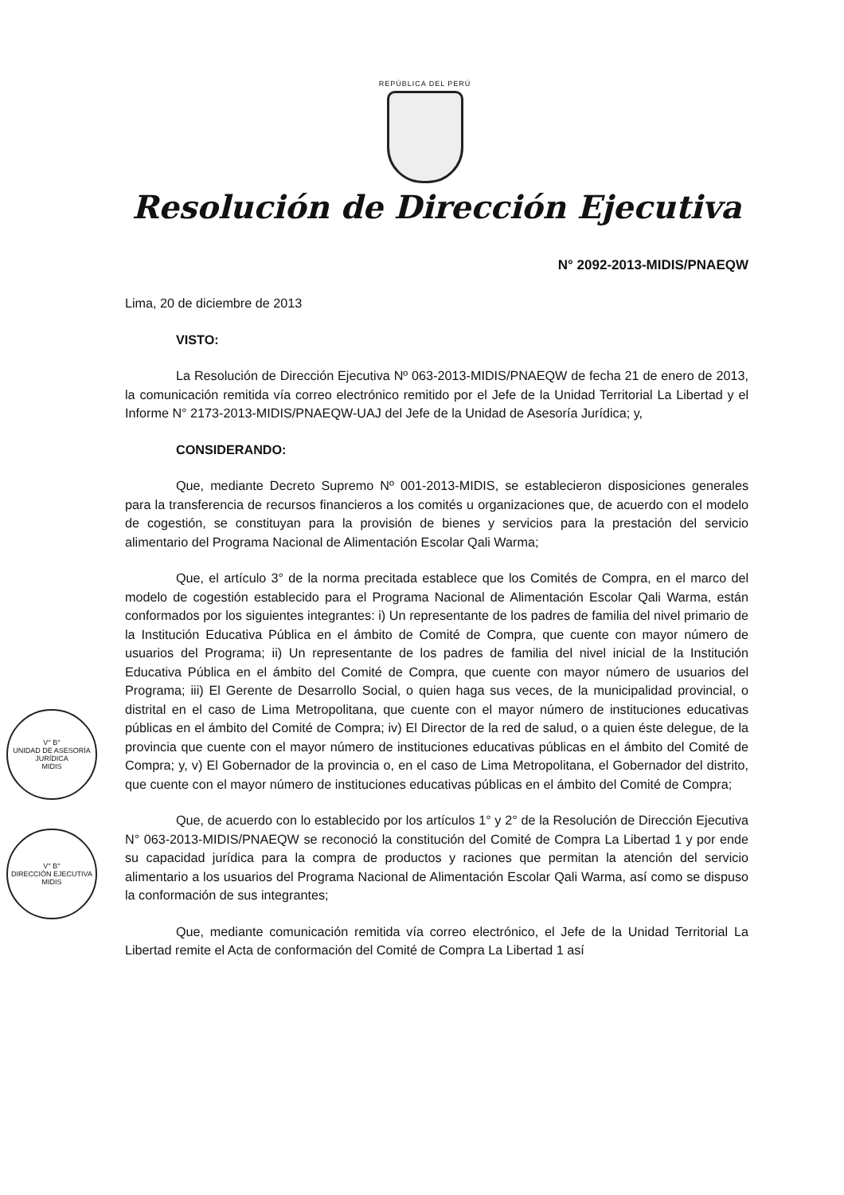V° B°
UNIDAD DE ASESORÍA JURÍDICA
MIDIS
V° B°
DIRECCIÓN EJECUTIVA
MIDIS
REPÚBLICA DEL PERÚ
Resolución de Dirección Ejecutiva
N° 2092-2013-MIDIS/PNAEQW
Lima, 20 de diciembre de 2013
VISTO:
La Resolución de Dirección Ejecutiva Nº 063-2013-MIDIS/PNAEQW de fecha 21 de enero de 2013, la comunicación remitida vía correo electrónico remitido por el Jefe de la Unidad Territorial La Libertad y el Informe N° 2173-2013-MIDIS/PNAEQW-UAJ del Jefe de la Unidad de Asesoría Jurídica; y,
CONSIDERANDO:
Que, mediante Decreto Supremo Nº 001-2013-MIDIS, se establecieron disposiciones generales para la transferencia de recursos financieros a los comités u organizaciones que, de acuerdo con el modelo de cogestión, se constituyan para la provisión de bienes y servicios para la prestación del servicio alimentario del Programa Nacional de Alimentación Escolar Qali Warma;
Que, el artículo 3° de la norma precitada establece que los Comités de Compra, en el marco del modelo de cogestión establecido para el Programa Nacional de Alimentación Escolar Qali Warma, están conformados por los siguientes integrantes: i) Un representante de los padres de familia del nivel primario de la Institución Educativa Pública en el ámbito de Comité de Compra, que cuente con mayor número de usuarios del Programa; ii) Un representante de los padres de familia del nivel inicial de la Institución Educativa Pública en el ámbito del Comité de Compra, que cuente con mayor número de usuarios del Programa; iii) El Gerente de Desarrollo Social, o quien haga sus veces, de la municipalidad provincial, o distrital en el caso de Lima Metropolitana, que cuente con el mayor número de instituciones educativas públicas en el ámbito del Comité de Compra; iv) El Director de la red de salud, o a quien éste delegue, de la provincia que cuente con el mayor número de instituciones educativas públicas en el ámbito del Comité de Compra; y, v) El Gobernador de la provincia o, en el caso de Lima Metropolitana, el Gobernador del distrito, que cuente con el mayor número de instituciones educativas públicas en el ámbito del Comité de Compra;
Que, de acuerdo con lo establecido por los artículos 1° y 2° de la Resolución de Dirección Ejecutiva N° 063-2013-MIDIS/PNAEQW se reconoció la constitución del Comité de Compra La Libertad 1 y por ende su capacidad jurídica para la compra de productos y raciones que permitan la atención del servicio alimentario a los usuarios del Programa Nacional de Alimentación Escolar Qali Warma, así como se dispuso la conformación de sus integrantes;
Que, mediante comunicación remitida vía correo electrónico, el Jefe de la Unidad Territorial La Libertad remite el Acta de conformación del Comité de Compra La Libertad 1 así